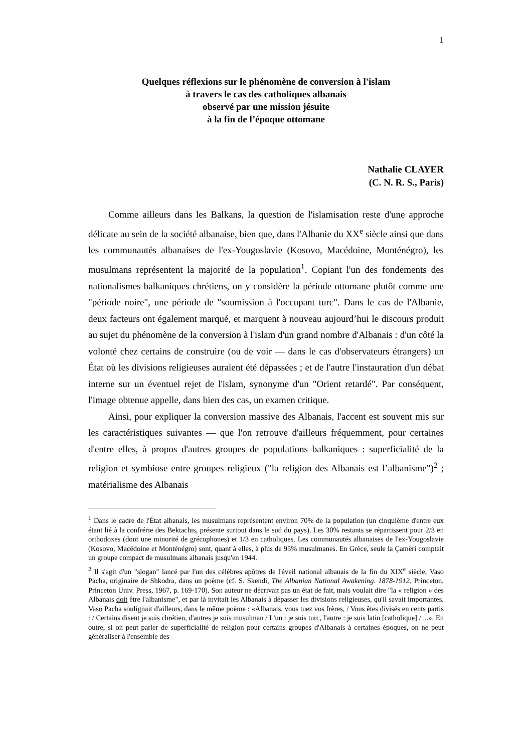1
Quelques réflexions sur le phénomène de conversion à l'islam
à travers le cas des catholiques albanais
observé par une mission jésuite
à la fin de l’époque ottomane
Nathalie CLAYER
(C. N. R. S., Paris)
Comme ailleurs dans les Balkans, la question de l'islamisation reste d'une approche délicate au sein de la société albanaise, bien que, dans l'Albanie du XX<sup>e</sup> siècle ainsi que dans les communautés albanaises de l'ex-Yougoslavie (Kosovo, Macédoine, Monténégro), les musulmans représentent la majorité de la population<sup>1</sup>. Copiant l'un des fondements des nationalismes balkaniques chrétiens, on y considère la période ottomane plutôt comme une "période noire", une période de "soumission à l'occupant turc". Dans le cas de l'Albanie, deux facteurs ont également marqué, et marquent à nouveau aujourd’hui le discours produit au sujet du phénomène de la conversion à l'islam d'un grand nombre d'Albanais : d'un côté la volonté chez certains de construire (ou de voir — dans le cas d'observateurs étrangers) un État où les divisions religieuses auraient été dépassées ; et de l'autre l'instauration d'un débat interne sur un éventuel rejet de l'islam, synonyme d'un "Orient retardé". Par conséquent, l'image obtenue appelle, dans bien des cas, un examen critique.
Ainsi, pour expliquer la conversion massive des Albanais, l'accent est souvent mis sur les caractéristiques suivantes — que l'on retrouve d'ailleurs fréquemment, pour certaines d'entre elles, à propos d'autres groupes de populations balkaniques : superficialité de la religion et symbiose entre groupes religieux ("la religion des Albanais est l’albanisme")<sup>2</sup> ; matérialisme des Albanais
<sup>1</sup> Dans le cadre de l'État albanais, les musulmans représentent environ 70% de la population (un cinquième d'entre eux étant lié à la confrérie des Bektachis, présente surtout dans le sud du pays). Les 30% restants se répartissent pour 2/3 en orthodoxes (dont une minorité de grécophones) et 1/3 en catholiques. Les communautés albanaises de l'ex-Yougoslavie (Kosovo, Macédoine et Monténégro) sont, quant à elles, à plus de 95% musulmanes. En Grèce, seule la Çamëri comptait un groupe compact de musulmans albanais jusqu'en 1944.
<sup>2</sup> Il s'agit d'un "slogan" lancé par l'un des célèbres apôtres de l'éveil national albanais de la fin du XIX<sup>e</sup> siècle, Vaso Pacha, originaire de Shkodra, dans un poème (cf. S. Skendi, The Albanian National Awakening. 1878-1912, Princeton, Princeton Univ. Press, 1967, p. 169-170). Son auteur ne décrivait pas un état de fait, mais voulait dire "la « religion » des Albanais doit être l'albanisme", et par là invitait les Albanais à dépasser les divisions religieuses, qu'il savait importantes. Vaso Pacha soulignait d'ailleurs, dans le même poème : «Albanais, vous tuez vos frères, / Vous êtes divisés en cents partis : / Certains disent je suis chrétien, d'autres je suis musulman / L'un : je suis turc, l'autre : je suis latin [catholique] / ...». En outre, si on peut parler de superficialité de religion pour certains groupes d'Albanais à certaines époques, on ne peut généraliser à l'ensemble des